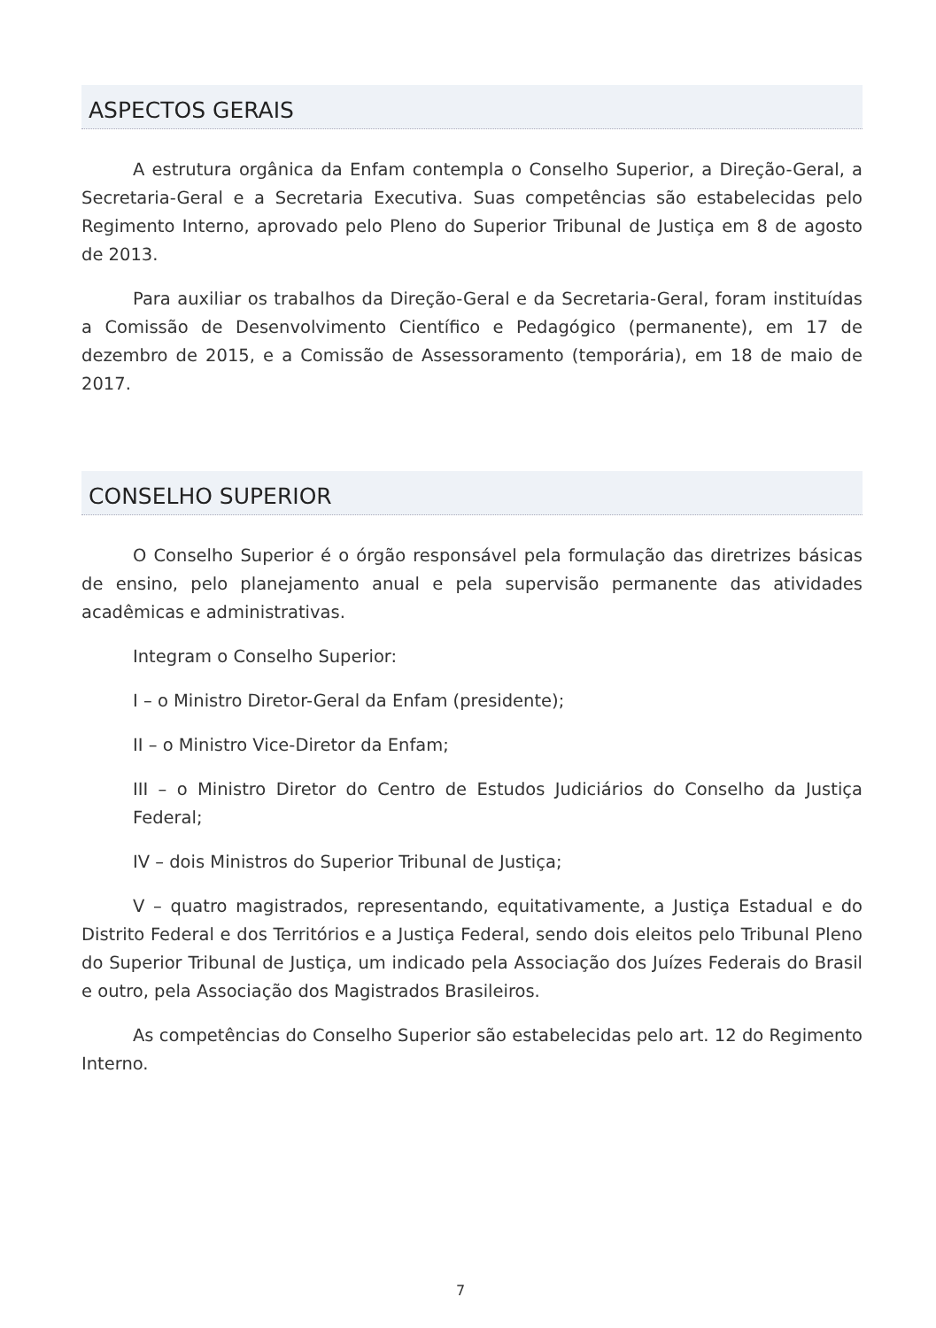ASPECTOS GERAIS
A estrutura orgânica da Enfam contempla o Conselho Superior, a Direção-Geral, a Secretaria-Geral e a Secretaria Executiva. Suas competências são estabelecidas pelo Regimento Interno, aprovado pelo Pleno do Superior Tribunal de Justiça em 8 de agosto de 2013.
Para auxiliar os trabalhos da Direção-Geral e da Secretaria-Geral, foram instituídas a Comissão de Desenvolvimento Científico e Pedagógico (permanente), em 17 de dezembro de 2015, e a Comissão de Assessoramento (temporária), em 18 de maio de 2017.
CONSELHO SUPERIOR
O Conselho Superior é o órgão responsável pela formulação das diretrizes básicas de ensino, pelo planejamento anual e pela supervisão permanente das atividades acadêmicas e administrativas.
Integram o Conselho Superior:
I – o Ministro Diretor-Geral da Enfam (presidente);
II – o Ministro Vice-Diretor da Enfam;
III – o Ministro Diretor do Centro de Estudos Judiciários do Conselho da Justiça Federal;
IV – dois Ministros do Superior Tribunal de Justiça;
V – quatro magistrados, representando, equitativamente, a Justiça Estadual e do Distrito Federal e dos Territórios e a Justiça Federal, sendo dois eleitos pelo Tribunal Pleno do Superior Tribunal de Justiça, um indicado pela Associação dos Juízes Federais do Brasil e outro, pela Associação dos Magistrados Brasileiros.
As competências do Conselho Superior são estabelecidas pelo art. 12 do Regimento Interno.
7